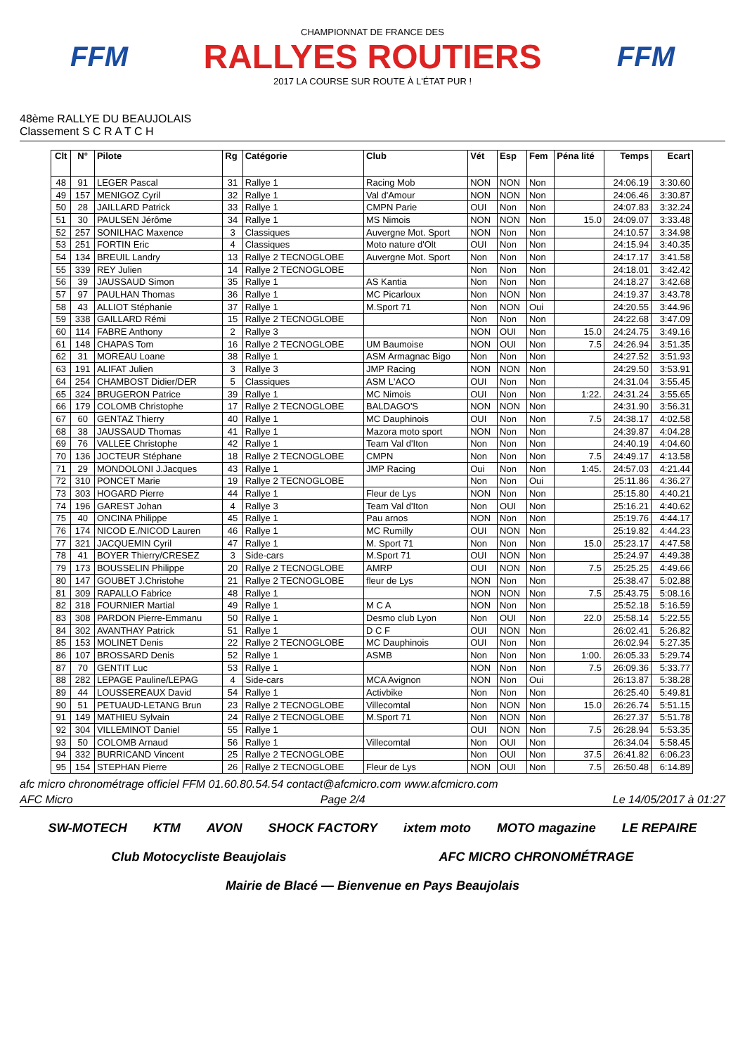FFM
CHAMPIONNAT DE FRANCE DES
RALLYES ROUTIERS
2017 LA COURSE SUR ROUTE À L'ÉTAT PUR !
FFM
48ème RALLYE DU BEAUJOLAIS
Classement S C R A T C H
| Clt | N° | Pilote | Rg | Catégorie | Club | Vét | Esp | Fem | Péna lité | Temps | Ecart |
| --- | --- | --- | --- | --- | --- | --- | --- | --- | --- | --- | --- |
| 48 | 91 | LEGER Pascal | 31 | Rallye 1 | Racing Mob | NON | NON | Non | | 24:06.19 | 3:30.60 |
| 49 | 157 | MENIGOZ Cyril | 32 | Rallye 1 | Val d'Amour | NON | NON | Non | | 24:06.46 | 3:30.87 |
| 50 | 28 | JAILLARD Patrick | 33 | Rallye 1 | CMPN Parie | OUI | Non | Non | | 24:07.83 | 3:32.24 |
| 51 | 30 | PAULSEN Jérôme | 34 | Rallye 1 | MS Nimois | NON | NON | Non | 15.0 | 24:09.07 | 3:33.48 |
| 52 | 257 | SONILHAC Maxence | 3 | Classiques | Auvergne Mot. Sport | NON | Non | Non | | 24:10.57 | 3:34.98 |
| 53 | 251 | FORTIN Eric | 4 | Classiques | Moto nature d'Olt | OUI | Non | Non | | 24:15.94 | 3:40.35 |
| 54 | 134 | BREUIL Landry | 13 | Rallye 2 TECNOGLOBE | Auvergne Mot. Sport | Non | Non | Non | | 24:17.17 | 3:41.58 |
| 55 | 339 | REY Julien | 14 | Rallye 2 TECNOGLOBE | | Non | Non | Non | | 24:18.01 | 3:42.42 |
| 56 | 39 | JAUSSAUD Simon | 35 | Rallye 1 | AS Kantia | Non | Non | Non | | 24:18.27 | 3:42.68 |
| 57 | 97 | PAULHAN Thomas | 36 | Rallye 1 | MC Picarloux | Non | NON | Non | | 24:19.37 | 3:43.78 |
| 58 | 43 | ALLIOT Stéphanie | 37 | Rallye 1 | M.Sport 71 | Non | NON | Oui | | 24:20.55 | 3:44.96 |
| 59 | 338 | GAILLARD Rémi | 15 | Rallye 2 TECNOGLOBE | | Non | Non | Non | | 24:22.68 | 3:47.09 |
| 60 | 114 | FABRE Anthony | 2 | Rallye 3 | | NON | OUI | Non | 15.0 | 24:24.75 | 3:49.16 |
| 61 | 148 | CHAPAS Tom | 16 | Rallye 2 TECNOGLOBE | UM Baumoise | NON | OUI | Non | 7.5 | 24:26.94 | 3:51.35 |
| 62 | 31 | MOREAU Loane | 38 | Rallye 1 | ASM Armagnac Bigo | Non | Non | Non | | 24:27.52 | 3:51.93 |
| 63 | 191 | ALIFAT Julien | 3 | Rallye 3 | JMP Racing | NON | NON | Non | | 24:29.50 | 3:53.91 |
| 64 | 254 | CHAMBOST Didier/DER | 5 | Classiques | ASM L'ACO | OUI | Non | Non | | 24:31.04 | 3:55.45 |
| 65 | 324 | BRUGERON Patrice | 39 | Rallye 1 | MC Nimois | OUI | Non | Non | 1:22. | 24:31.24 | 3:55.65 |
| 66 | 179 | COLOMB Christophe | 17 | Rallye 2 TECNOGLOBE | BALDAGO'S | NON | NON | Non | | 24:31.90 | 3:56.31 |
| 67 | 60 | GENTAZ Thierry | 40 | Rallye 1 | MC Dauphinois | OUI | Non | Non | 7.5 | 24:38.17 | 4:02.58 |
| 68 | 38 | JAUSSAUD Thomas | 41 | Rallye 1 | Mazora moto sport | NON | Non | Non | | 24:39.87 | 4:04.28 |
| 69 | 76 | VALLEE Christophe | 42 | Rallye 1 | Team Val d'Iton | Non | Non | Non | | 24:40.19 | 4:04.60 |
| 70 | 136 | JOCTEUR Stéphane | 18 | Rallye 2 TECNOGLOBE | CMPN | Non | Non | Non | 7.5 | 24:49.17 | 4:13.58 |
| 71 | 29 | MONDOLONI J.Jacques | 43 | Rallye 1 | JMP Racing | Oui | Non | Non | 1:45. | 24:57.03 | 4:21.44 |
| 72 | 310 | PONCET Marie | 19 | Rallye 2 TECNOGLOBE | | Non | Non | Oui | | 25:11.86 | 4:36.27 |
| 73 | 303 | HOGARD Pierre | 44 | Rallye 1 | Fleur de Lys | NON | Non | Non | | 25:15.80 | 4:40.21 |
| 74 | 196 | GAREST Johan | 4 | Rallye 3 | Team Val d'Iton | Non | OUI | Non | | 25:16.21 | 4:40.62 |
| 75 | 40 | ONCINA Philippe | 45 | Rallye 1 | Pau arnos | NON | Non | Non | | 25:19.76 | 4:44.17 |
| 76 | 174 | NICOD E./NICOD Lauren | 46 | Rallye 1 | MC Rumilly | OUI | NON | Non | | 25:19.82 | 4:44.23 |
| 77 | 321 | JACQUEMIN Cyril | 47 | Rallye 1 | M. Sport 71 | Non | Non | Non | 15.0 | 25:23.17 | 4:47.58 |
| 78 | 41 | BOYER Thierry/CRESEZ | 3 | Side-cars | M.Sport 71 | OUI | NON | Non | | 25:24.97 | 4:49.38 |
| 79 | 173 | BOUSSELIN Philippe | 20 | Rallye 2 TECNOGLOBE | AMRP | OUI | NON | Non | 7.5 | 25:25.25 | 4:49.66 |
| 80 | 147 | GOUBET J.Christohe | 21 | Rallye 2 TECNOGLOBE | fleur de Lys | NON | Non | Non | | 25:38.47 | 5:02.88 |
| 81 | 309 | RAPALLO Fabrice | 48 | Rallye 1 | | NON | NON | Non | 7.5 | 25:43.75 | 5:08.16 |
| 82 | 318 | FOURNIER Martial | 49 | Rallye 1 | M C A | NON | Non | Non | | 25:52.18 | 5:16.59 |
| 83 | 308 | PARDON Pierre-Emmanu | 50 | Rallye 1 | Desmo club Lyon | Non | OUI | Non | 22.0 | 25:58.14 | 5:22.55 |
| 84 | 302 | AVANTHAY Patrick | 51 | Rallye 1 | D C F | OUI | NON | Non | | 26:02.41 | 5:26.82 |
| 85 | 153 | MOLINET Denis | 22 | Rallye 2 TECNOGLOBE | MC Dauphinois | OUI | Non | Non | | 26:02.94 | 5:27.35 |
| 86 | 107 | BROSSARD Denis | 52 | Rallye 1 | ASMB | Non | Non | Non | 1:00. | 26:05.33 | 5:29.74 |
| 87 | 70 | GENTIT Luc | 53 | Rallye 1 | | NON | Non | Non | 7.5 | 26:09.36 | 5:33.77 |
| 88 | 282 | LEPAGE Pauline/LEPAG | 4 | Side-cars | MCA Avignon | NON | Non | Oui | | 26:13.87 | 5:38.28 |
| 89 | 44 | LOUSSEREAUX David | 54 | Rallye 1 | Activbike | Non | Non | Non | | 26:25.40 | 5:49.81 |
| 90 | 51 | PETUAUD-LETANG Brun | 23 | Rallye 2 TECNOGLOBE | Villecomtal | Non | NON | Non | 15.0 | 26:26.74 | 5:51.15 |
| 91 | 149 | MATHIEU Sylvain | 24 | Rallye 2 TECNOGLOBE | M.Sport 71 | Non | NON | Non | | 26:27.37 | 5:51.78 |
| 92 | 304 | VILLEMINOT Daniel | 55 | Rallye 1 | | OUI | NON | Non | 7.5 | 26:28.94 | 5:53.35 |
| 93 | 50 | COLOMB Arnaud | 56 | Rallye 1 | Villecomtal | Non | OUI | Non | | 26:34.04 | 5:58.45 |
| 94 | 332 | BURRICAND Vincent | 25 | Rallye 2 TECNOGLOBE | | Non | OUI | Non | 37.5 | 26:41.82 | 6:06.23 |
| 95 | 154 | STEPHAN Pierre | 26 | Rallye 2 TECNOGLOBE | Fleur de Lys | NON | OUI | Non | 7.5 | 26:50.48 | 6:14.89 |
afc micro chronométrage officiel FFM 01.60.80.54.54 contact@afcmicro.com www.afcmicro.com
AFC Micro Page 2/4 Le 14/05/2017 à 01:27
SW-MOTECH KTM AVON SHOCK FACTORY ixtem moto MOTO magazine LE REPAIRE Club Motocycliste Beaujolais AFC MICRO CHRONOMÉTRAGE Mairie de Blacé — Bienvenue en Pays Beaujolais